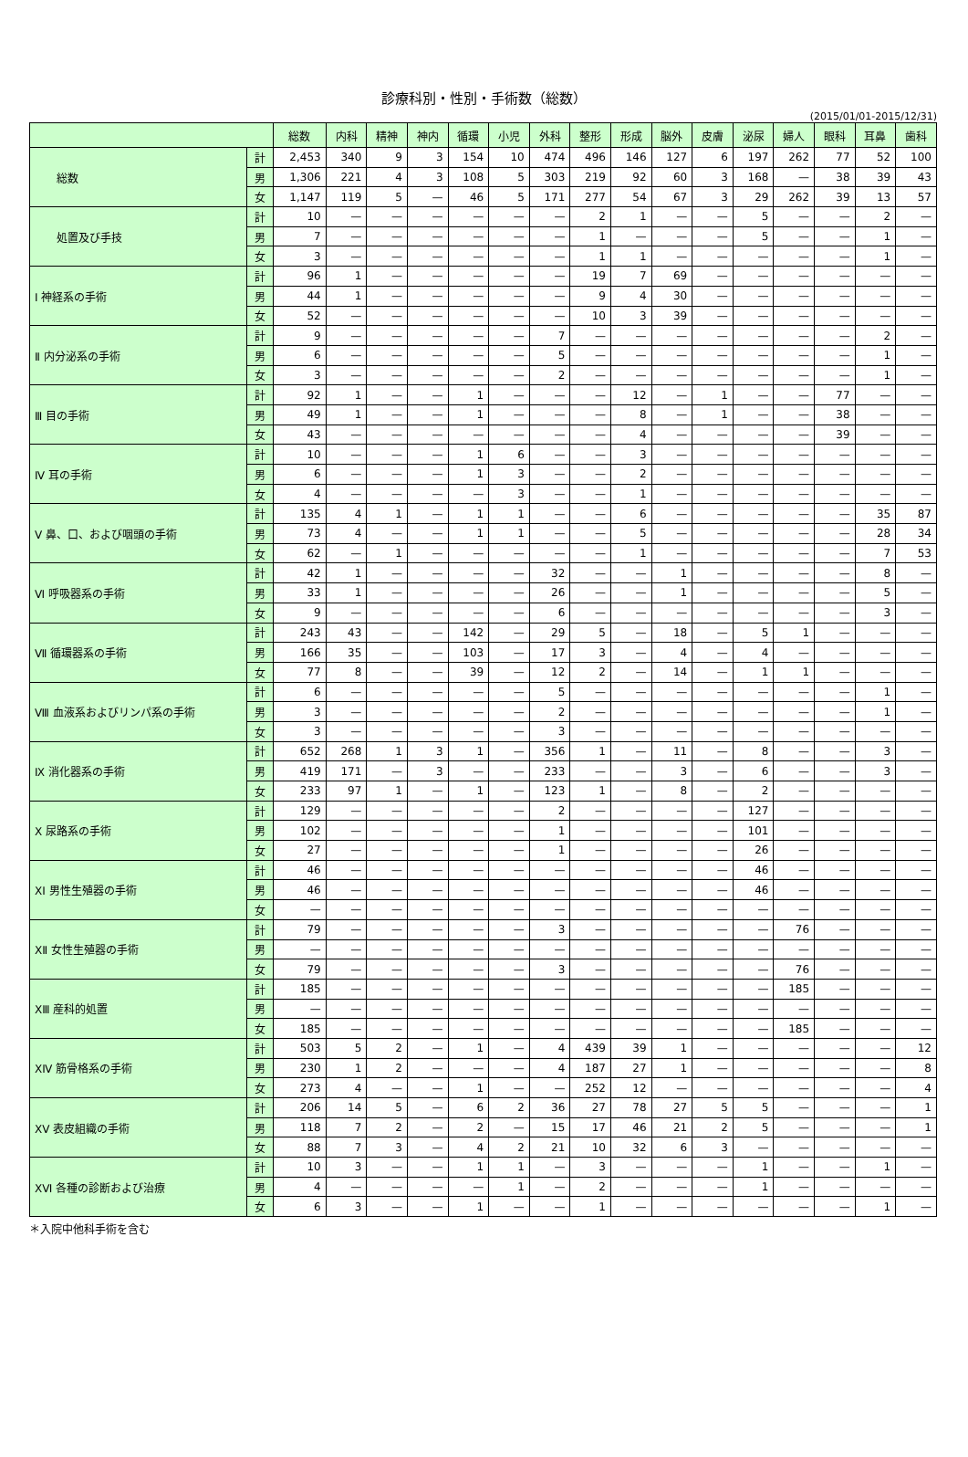診療科別・性別・手術数（総数）
(2015/01/01-2015/12/31)
| | | 総数 | 内科 | 精神 | 神内 | 循環 | 小児 | 外科 | 整形 | 形成 | 脳外 | 皮膚 | 泌尿 | 婦人 | 眼科 | 耳鼻 | 歯科 |
| --- | --- | --- | --- | --- | --- | --- | --- | --- | --- | --- | --- | --- | --- | --- | --- | --- | --- |
| 総数 | 計 | 2,453 | 340 | 9 | 3 | 154 | 10 | 474 | 496 | 146 | 127 | 6 | 197 | 262 | 77 | 52 | 100 |
| | 男 | 1,306 | 221 | 4 | 3 | 108 | 5 | 303 | 219 | 92 | 60 | 3 | 168 | — | 38 | 39 | 43 |
| | 女 | 1,147 | 119 | 5 | — | 46 | 5 | 171 | 277 | 54 | 67 | 3 | 29 | 262 | 39 | 13 | 57 |
| 処置及び手技 | 計 | 10 | — | — | — | — | — | — | 2 | 1 | — | — | 5 | — | — | 2 | — |
| | 男 | 7 | — | — | — | — | — | — | 1 | — | — | — | 5 | — | — | 1 | — |
| | 女 | 3 | — | — | — | — | — | — | 1 | 1 | — | — | — | — | — | 1 | — |
| Ⅰ 神経系の手術 | 計 | 96 | 1 | — | — | — | — | — | 19 | 7 | 69 | — | — | — | — | — | — |
| | 男 | 44 | 1 | — | — | — | — | — | 9 | 4 | 30 | — | — | — | — | — | — |
| | 女 | 52 | — | — | — | — | — | — | 10 | 3 | 39 | — | — | — | — | — | — |
| Ⅱ 内分泌系の手術 | 計 | 9 | — | — | — | — | — | 7 | — | — | — | — | — | — | — | 2 | — |
| | 男 | 6 | — | — | — | — | — | 5 | — | — | — | — | — | — | — | 1 | — |
| | 女 | 3 | — | — | — | — | — | 2 | — | — | — | — | — | — | — | 1 | — |
| Ⅲ 目の手術 | 計 | 92 | 1 | — | — | 1 | — | — | — | 12 | — | 1 | — | — | 77 | — | — |
| | 男 | 49 | 1 | — | — | 1 | — | — | — | 8 | — | 1 | — | — | 38 | — | — |
| | 女 | 43 | — | — | — | — | — | — | — | 4 | — | — | — | — | 39 | — | — |
| Ⅳ 耳の手術 | 計 | 10 | — | — | — | 1 | 6 | — | — | 3 | — | — | — | — | — | — | — |
| | 男 | 6 | — | — | — | 1 | 3 | — | — | 2 | — | — | — | — | — | — | — |
| | 女 | 4 | — | — | — | — | 3 | — | — | 1 | — | — | — | — | — | — | — |
| Ⅴ 鼻、口、および咽頭の手術 | 計 | 135 | 4 | 1 | — | 1 | 1 | — | — | 6 | — | — | — | — | — | 35 | 87 |
| | 男 | 73 | 4 | — | — | 1 | 1 | — | — | 5 | — | — | — | — | — | 28 | 34 |
| | 女 | 62 | — | 1 | — | — | — | — | — | 1 | — | — | — | — | — | 7 | 53 |
| Ⅵ 呼吸器系の手術 | 計 | 42 | 1 | — | — | — | — | 32 | — | — | 1 | — | — | — | — | 8 | — |
| | 男 | 33 | 1 | — | — | — | — | 26 | — | — | 1 | — | — | — | — | 5 | — |
| | 女 | 9 | — | — | — | — | — | 6 | — | — | — | — | — | — | — | 3 | — |
| Ⅶ 循環器系の手術 | 計 | 243 | 43 | — | — | 142 | — | 29 | 5 | — | 18 | — | 5 | 1 | — | — | — |
| | 男 | 166 | 35 | — | — | 103 | — | 17 | 3 | — | 4 | — | 4 | — | — | — | — |
| | 女 | 77 | 8 | — | — | 39 | — | 12 | 2 | — | 14 | — | 1 | 1 | — | — | — |
| Ⅷ 血液系およびリンパ系の手術 | 計 | 6 | — | — | — | — | — | 5 | — | — | — | — | — | — | — | 1 | — |
| | 男 | 3 | — | — | — | — | — | 2 | — | — | — | — | — | — | — | 1 | — |
| | 女 | 3 | — | — | — | — | — | 3 | — | — | — | — | — | — | — | — | — |
| Ⅸ 消化器系の手術 | 計 | 652 | 268 | 1 | 3 | 1 | — | 356 | 1 | — | 11 | — | 8 | — | — | 3 | — |
| | 男 | 419 | 171 | — | 3 | — | — | 233 | — | — | 3 | — | 6 | — | — | 3 | — |
| | 女 | 233 | 97 | 1 | — | 1 | — | 123 | 1 | — | 8 | — | 2 | — | — | — | — |
| Ⅹ 尿路系の手術 | 計 | 129 | — | — | — | — | — | 2 | — | — | — | — | 127 | — | — | — | — |
| | 男 | 102 | — | — | — | — | — | 1 | — | — | — | — | 101 | — | — | — | — |
| | 女 | 27 | — | — | — | — | — | 1 | — | — | — | — | 26 | — | — | — | — |
| ⅩⅠ 男性生殖器の手術 | 計 | 46 | — | — | — | — | — | — | — | — | — | — | 46 | — | — | — | — |
| | 男 | 46 | — | — | — | — | — | — | — | — | — | — | 46 | — | — | — | — |
| | 女 | — | — | — | — | — | — | — | — | — | — | — | — | — | — | — | — |
| ⅩⅡ 女性生殖器の手術 | 計 | 79 | — | — | — | — | — | 3 | — | — | — | — | — | 76 | — | — | — |
| | 男 | — | — | — | — | — | — | — | — | — | — | — | — | — | — | — | — |
| | 女 | 79 | — | — | — | — | — | 3 | — | — | — | — | — | 76 | — | — | — |
| ⅩⅢ 産科的処置 | 計 | 185 | — | — | — | — | — | — | — | — | — | — | — | 185 | — | — | — |
| | 男 | — | — | — | — | — | — | — | — | — | — | — | — | — | — | — | — |
| | 女 | 185 | — | — | — | — | — | — | — | — | — | — | — | 185 | — | — | — |
| ⅩⅣ 筋骨格系の手術 | 計 | 503 | 5 | 2 | — | 1 | — | 4 | 439 | 39 | 1 | — | — | — | — | — | 12 |
| | 男 | 230 | 1 | 2 | — | — | — | 4 | 187 | 27 | 1 | — | — | — | — | — | 8 |
| | 女 | 273 | 4 | — | — | 1 | — | — | 252 | 12 | — | — | — | — | — | — | 4 |
| ⅩⅤ 表皮組織の手術 | 計 | 206 | 14 | 5 | — | 6 | 2 | 36 | 27 | 78 | 27 | 5 | 5 | — | — | — | 1 |
| | 男 | 118 | 7 | 2 | — | 2 | — | 15 | 17 | 46 | 21 | 2 | 5 | — | — | — | 1 |
| | 女 | 88 | 7 | 3 | — | 4 | 2 | 21 | 10 | 32 | 6 | 3 | — | — | — | — | — |
| ⅩⅥ 各種の診断および治療 | 計 | 10 | 3 | — | — | 1 | 1 | — | 3 | — | — | — | 1 | — | — | 1 | — |
| | 男 | 4 | — | — | — | — | 1 | — | 2 | — | — | — | 1 | — | — | — | — |
| | 女 | 6 | 3 | — | — | 1 | — | — | 1 | — | — | — | — | — | — | 1 | — |
＊入院中他科手術を含む